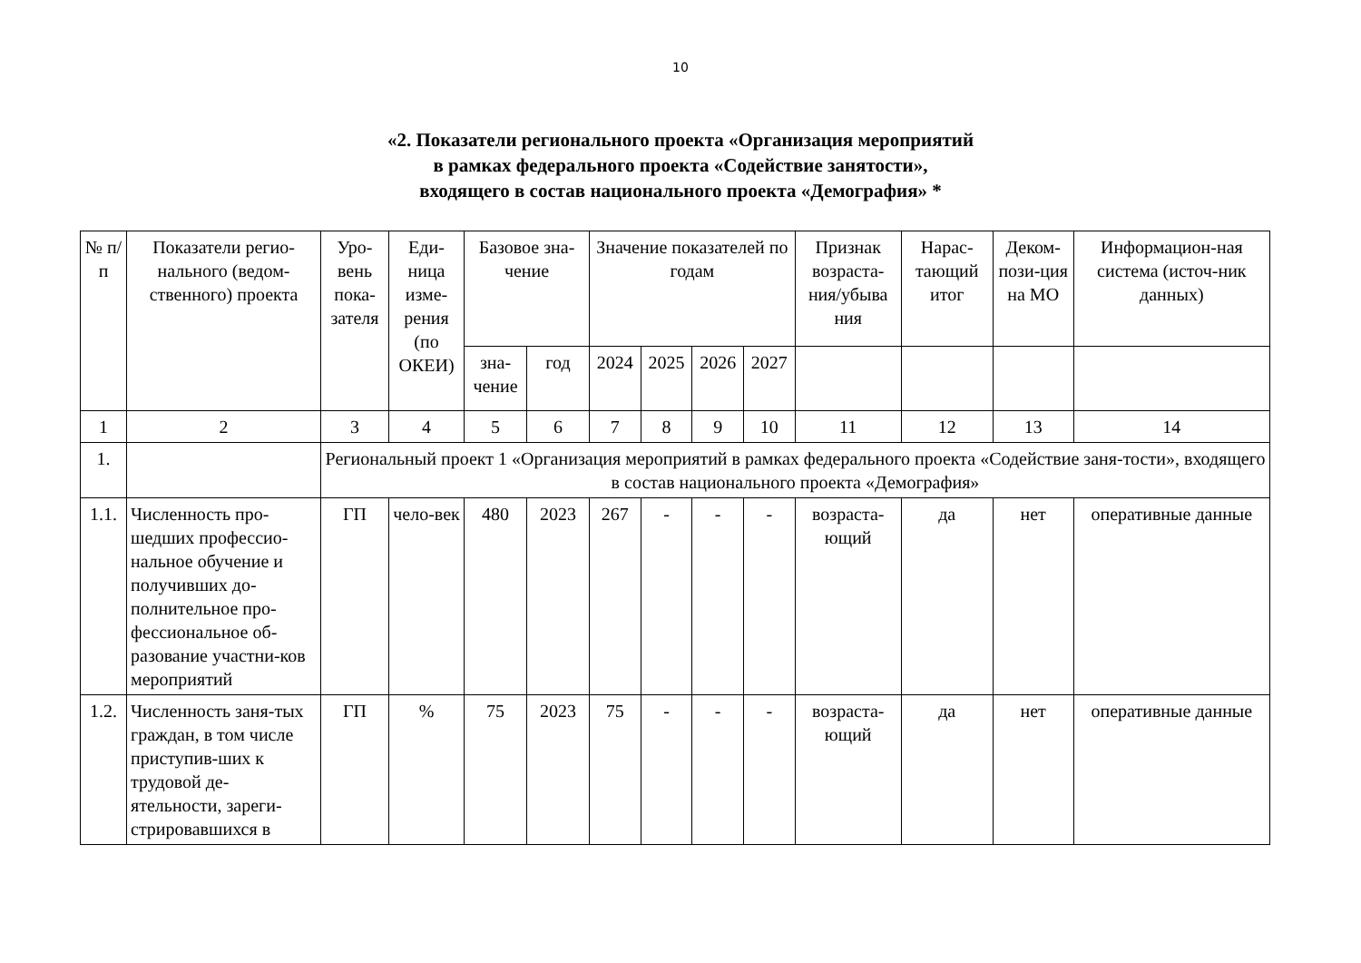10
«2. Показатели регионального проекта «Организация мероприятий
в рамках федерального проекта «Содействие занятости»,
входящего в состав национального проекта «Демография» *
| № п/п | Показатели регио-нального (ведом-ственного) проекта | Уро-вень пока-зателя | Еди-ница изме-рения (по ОКЕИ) | Базовое зна-чение | | Значение показателей по годам | | | | Признак возраста-ния/убыва ния | Нарас-тающий итог | Деком-пози-ция на МО | Информацион-ная система (источ-ник данных) |
| --- | --- | --- | --- | --- | --- | --- | --- | --- | --- | --- | --- | --- | --- |
| | | | | зна-чение | год | 2024 | 2025 | 2026 | 2027 | | | | |
| 1 | 2 | 3 | 4 | 5 | 6 | 7 | 8 | 9 | 10 | 11 | 12 | 13 | 14 |
| 1. | | Региональный проект 1 «Организация мероприятий в рамках федерального проекта «Содействие заня-тости», входящего в состав национального проекта «Демография» | | | | | | | | | | | |
| 1.1. | Численность про-шедших профессио-нальное обучение и получивших до-полнительное про-фессиональное об-разование участни-ков мероприятий | ГП | чело-век | 480 | 2023 | 267 | - | - | - | возраста-ющий | да | нет | оперативные данные |
| 1.2. | Численность заня-тых граждан, в том числе приступив-ших к трудовой де-ятельности, зареги-стрировавшихся в | ГП | % | 75 | 2023 | 75 | - | - | - | возраста-ющий | да | нет | оперативные данные |